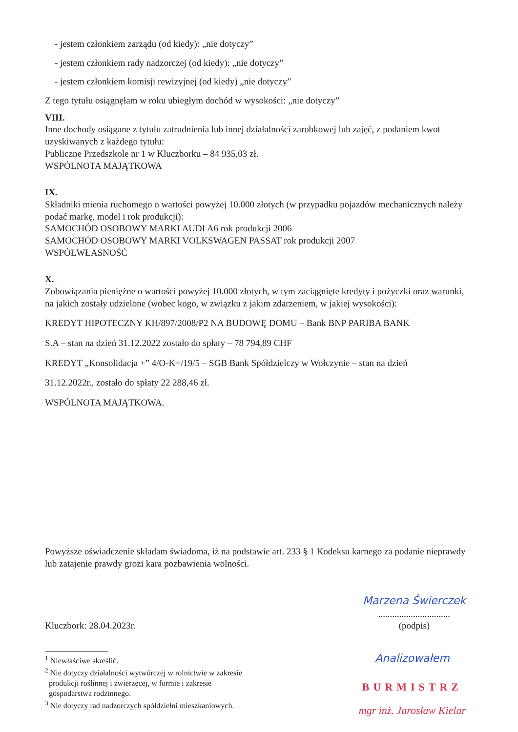- jestem członkiem zarządu (od kiedy): „nie dotyczy”
- jestem członkiem rady nadzorczej (od kiedy): „nie dotyczy”
- jestem członkiem komisji rewizyjnej (od kiedy) „nie dotyczy”
Z tego tytułu osiągnęłam w roku ubiegłym dochód w wysokości: „nie dotyczy”
VIII.
Inne dochody osiągane z tytułu zatrudnienia lub innej działalności zarobkowej lub zajęć, z podaniem kwot uzyskiwanych z każdego tytułu:
Publiczne Przedszkole nr 1 w Kluczborku – 84 935,03 zł.
WSPÓLNOTA MAJĄTKOWA
IX.
Składniki mienia ruchomego o wartości powyżej 10.000 złotych (w przypadku pojazdów mechanicznych należy podać markę, model i rok produkcji):
SAMOCHÓD OSOBOWY MARKI AUDI A6 rok produkcji 2006
SAMOCHÓD OSOBOWY MARKI VOLKSWAGEN PASSAT rok produkcji 2007
WSPÓŁWŁASNOŚĆ
X.
Zobowiązania pieniężne o wartości powyżej 10.000 złotych, w tym zaciągnięte kredyty i pożyczki oraz warunki, na jakich zostały udzielone (wobec kogo, w związku z jakim zdarzeniem, w jakiej wysokości):
KREDYT HIPOTECZNY KH/897/2008/P2 NA BUDOWĘ DOMU – Bank BNP PARIBA BANK
S.A – stan na dzień 31.12.2022 zostało do spłaty – 78 794,89 CHF
KREDYT „Konsolidacja +” 4/O-K+/19/5 – SGB Bank Spółdzielczy w Wołczynie – stan na dzień
31.12.2022r., zostało do spłaty 22 288,46 zł.
WSPÓLNOTA MAJĄTKOWA.
Powyższe oświadczenie składam świadoma, iż na podstawie art. 233 § 1 Kodeksu karnego za podanie nieprawdy lub zatajenie prawdy grozi kara pozbawienia wolności.
Kluczbork: 28.04.2023r.
Marzena Świerczek
...............................
(podpis)
<sup>1</sup> Niewłaściwe skreślić.
<sup>2</sup> Nie dotyczy działalności wytwórczej w rolnictwie w zakresie
produkcji roślinnej i zwierzęcej, w formie i zakresie
gospodarstwa rodzinnego.
<sup>3</sup> Nie dotyczy rad nadzorczych spółdzielni mieszkaniowych.
Analizowałem
BURMISTRZ
mgr inż. Jarosław Kielar